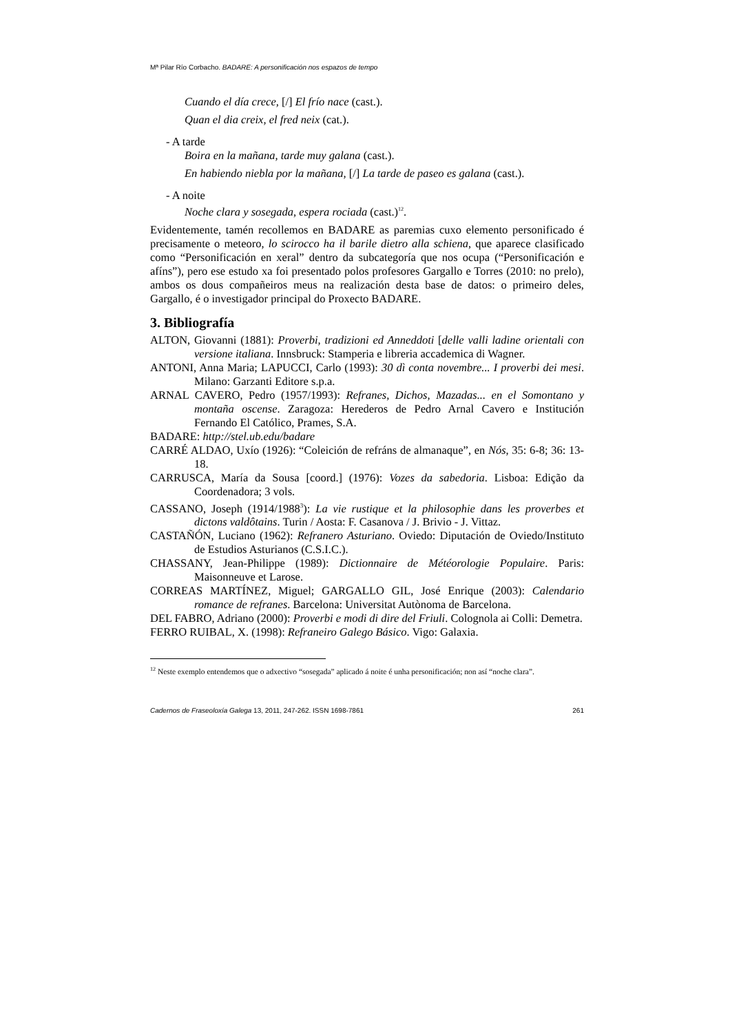Mª Pilar Río Corbacho. BADARE: A personificación nos espazos de tempo
Cuando el día crece, [/] El frío nace (cast.).
Quan el dia creix, el fred neix (cat.).
- A tarde
Boira en la mañana, tarde muy galana (cast.).
En habiendo niebla por la mañana, [/] La tarde de paseo es galana (cast.).
- A noite
Noche clara y sosegada, espera rociada (cast.)<sup>12</sup>.
Evidentemente, tamén recollemos en BADARE as paremias cuxo elemento personificado é precisamente o meteoro, lo scirocco ha il barile dietro alla schiena, que aparece clasificado como “Personificación en xeral” dentro da subcategoría que nos ocupa (“Personificación e afíns”), pero ese estudo xa foi presentado polos profesores Gargallo e Torres (2010: no prelo), ambos os dous compañeiros meus na realización desta base de datos: o primeiro deles, Gargallo, é o investigador principal do Proxecto BADARE.
3. Bibliografía
ALTON, Giovanni (1881): Proverbi, tradizioni ed Anneddoti [delle valli ladine orientali con versione italiana. Innsbruck: Stamperia e libreria accademica di Wagner.
ANTONI, Anna Maria; LAPUCCI, Carlo (1993): 30 dì conta novembre... I proverbi dei mesi. Milano: Garzanti Editore s.p.a.
ARNAL CAVERO, Pedro (1957/1993): Refranes, Dichos, Mazadas... en el Somontano y montaña oscense. Zaragoza: Herederos de Pedro Arnal Cavero e Institución Fernando El Católico, Prames, S.A.
BADARE: http://stel.ub.edu/badare
CARRÉ ALDAO, Uxío (1926): “Coleición de refráns de almanaque”, en Nós, 35: 6-8; 36: 13-18.
CARRUSCA, María da Sousa [coord.] (1976): Vozes da sabedoria. Lisboa: Edição da Coordenadora; 3 vols.
CASSANO, Joseph (1914/1988<sup>3</sup>): La vie rustique et la philosophie dans les proverbes et dictons valdôtains. Turin / Aosta: F. Casanova / J. Brivio - J. Vittaz.
CASTAÑÓN, Luciano (1962): Refranero Asturiano. Oviedo: Diputación de Oviedo/Instituto de Estudios Asturianos (C.S.I.C.).
CHASSANY, Jean-Philippe (1989): Dictionnaire de Météorologie Populaire. Paris: Maisonneuve et Larose.
CORREAS MARTÍNEZ, Miguel; GARGALLO GIL, José Enrique (2003): Calendario romance de refranes. Barcelona: Universitat Autònoma de Barcelona.
DEL FABRO, Adriano (2000): Proverbi e modi di dire del Friuli. Colognola ai Colli: Demetra.
FERRO RUIBAL, X. (1998): Refraneiro Galego Básico. Vigo: Galaxia.
<sup>12</sup> Neste exemplo entendemos que o adxectivo “sosegada” aplicado á noite é unha personificación; non así “noche clara”.
Cadernos de Fraseoloxía Galega 13, 2011, 247-262. ISSN 1698-7861 261